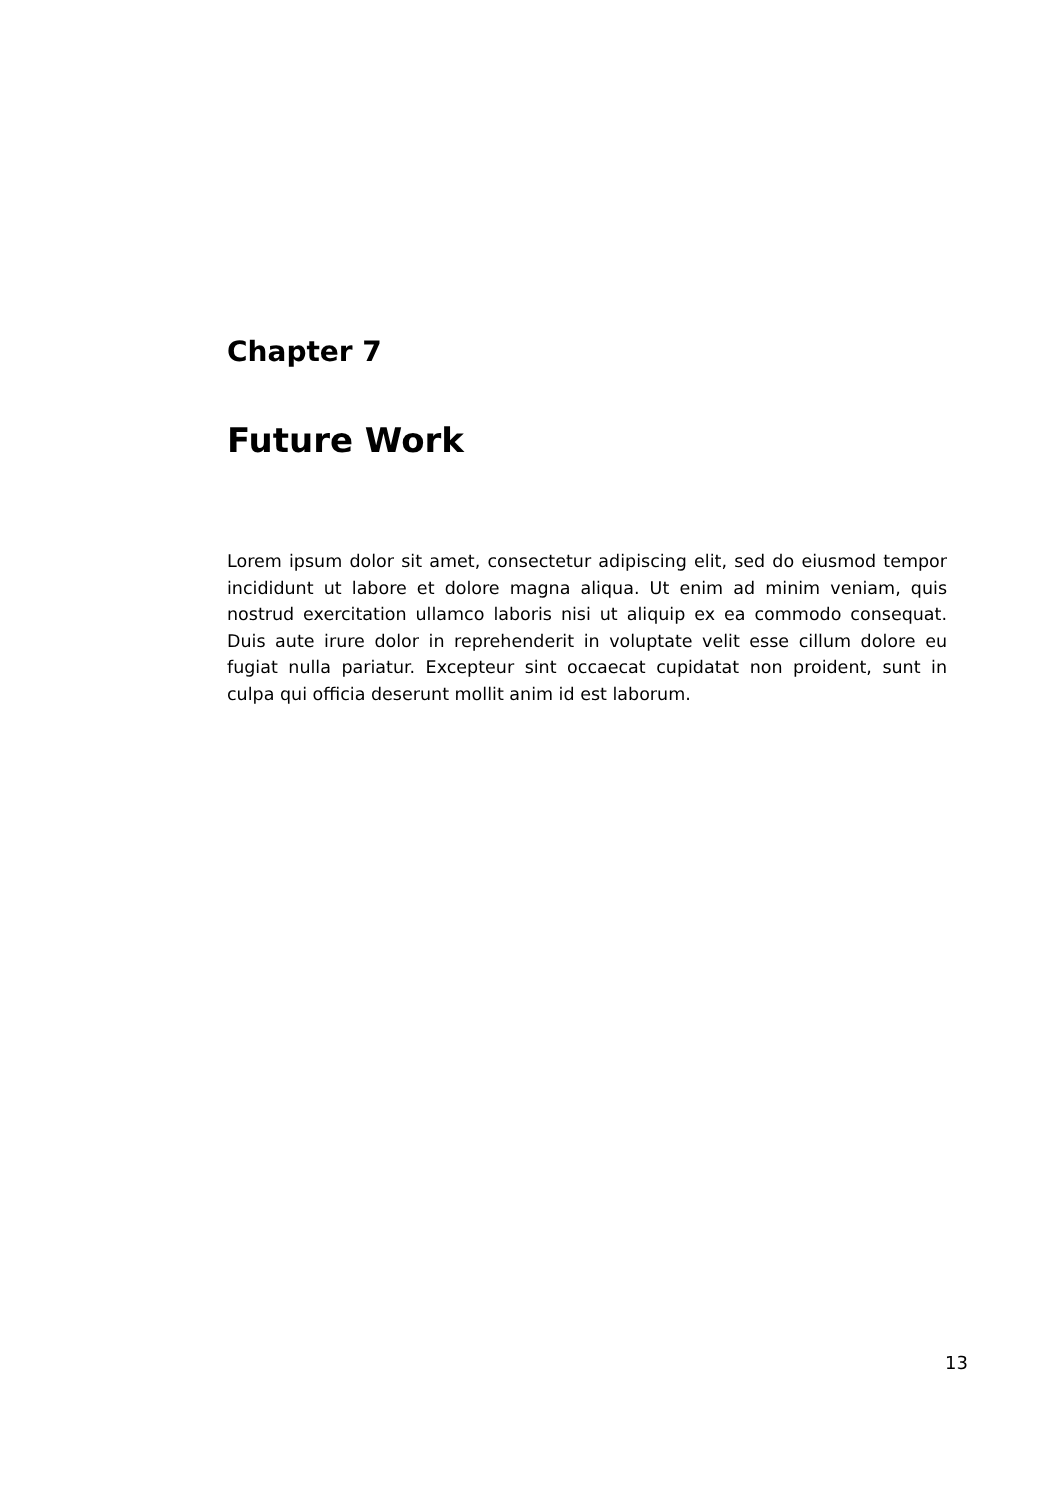Chapter 7
Future Work
Lorem ipsum dolor sit amet, consectetur adipiscing elit, sed do eiusmod tempor incididunt ut labore et dolore magna aliqua. Ut enim ad minim veniam, quis nostrud exercitation ullamco laboris nisi ut aliquip ex ea commodo consequat. Duis aute irure dolor in reprehenderit in voluptate velit esse cillum dolore eu fugiat nulla pariatur. Excepteur sint occaecat cupidatat non proident, sunt in culpa qui officia deserunt mollit anim id est laborum.
13